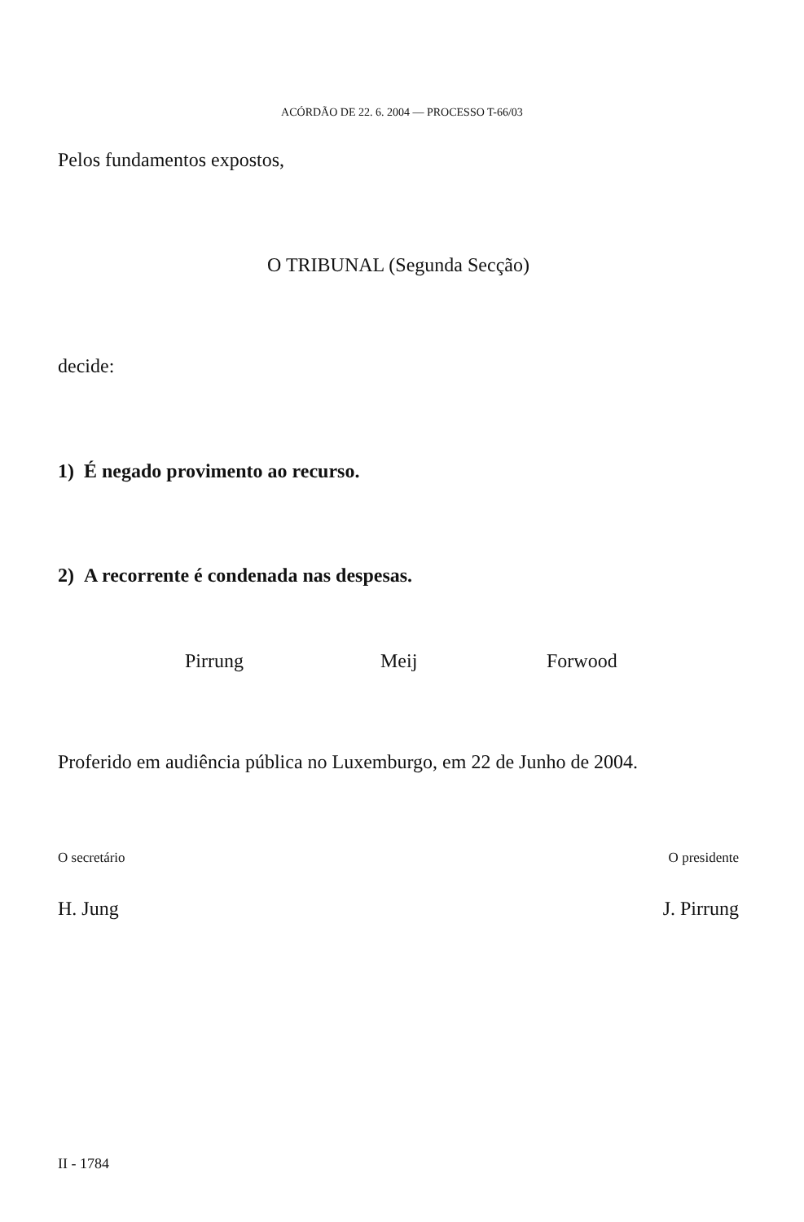ACÓRDÃO DE 22. 6. 2004 — PROCESSO T-66/03
Pelos fundamentos expostos,
O TRIBUNAL (Segunda Secção)
decide:
1) É negado provimento ao recurso.
2) A recorrente é condenada nas despesas.
Pirrung Meij Forwood
Proferido em audiência pública no Luxemburgo, em 22 de Junho de 2004.
O secretário O presidente
H. Jung J. Pirrung
II - 1784